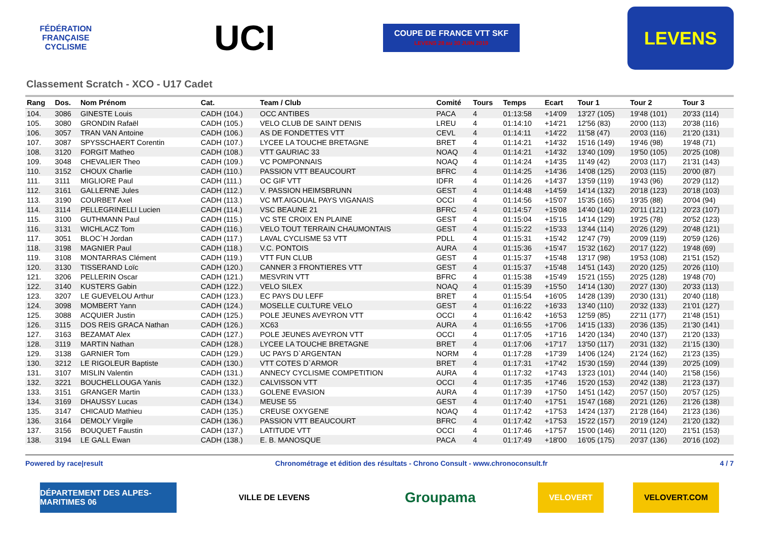FÉDÉRATION FRANÇAISE CYCLISME
UCI
COUPE DE FRANCE VTT SKF
LEVENS 28 au 30 JUIN 2019
LEVENS
Classement Scratch - XCO - U17 Cadet
| Rang | Dos. | Nom Prénom | Cat. | Team / Club | Comité | Tours | Temps | Ecart | Tour 1 | Tour 2 | Tour 3 |
| --- | --- | --- | --- | --- | --- | --- | --- | --- | --- | --- | --- |
| 104. | 3086 | GINESTE Louis | CADH (104.) | OCC ANTIBES | PACA | 4 | 01:13:58 | +14'09 | 13'27 (105) | 19'48 (101) | 20'33 (114) |
| 105. | 3080 | GRONDIN Rafaël | CADH (105.) | VELO CLUB DE SAINT DENIS | LREU | 4 | 01:14:10 | +14'21 | 12'56 (83) | 20'00 (113) | 20'38 (116) |
| 106. | 3057 | TRAN VAN Antoine | CADH (106.) | AS DE FONDETTES VTT | CEVL | 4 | 01:14:11 | +14'22 | 11'58 (47) | 20'03 (116) | 21'20 (131) |
| 107. | 3087 | SPYSSCHAERT Corentin | CADH (107.) | LYCEE LA TOUCHE BRETAGNE | BRET | 4 | 01:14:21 | +14'32 | 15'16 (149) | 19'46 (98) | 19'48 (71) |
| 108. | 3120 | FORGIT Matheo | CADH (108.) | VTT GAURIAC 33 | NOAQ | 4 | 01:14:21 | +14'32 | 13'40 (109) | 19'50 (105) | 20'25 (108) |
| 109. | 3048 | CHEVALIER Theo | CADH (109.) | VC POMPONNAIS | NOAQ | 4 | 01:14:24 | +14'35 | 11'49 (42) | 20'03 (117) | 21'31 (143) |
| 110. | 3152 | CHOUX Charlie | CADH (110.) | PASSION VTT BEAUCOURT | BFRC | 4 | 01:14:25 | +14'36 | 14'08 (125) | 20'03 (115) | 20'00 (87) |
| 111. | 3111 | MIGLIORE Paul | CADH (111.) | OC GIF VTT | IDFR | 4 | 01:14:26 | +14'37 | 13'59 (119) | 19'43 (96) | 20'29 (112) |
| 112. | 3161 | GALLERNE Jules | CADH (112.) | V. PASSION HEIMSBRUNN | GEST | 4 | 01:14:48 | +14'59 | 14'14 (132) | 20'18 (123) | 20'18 (103) |
| 113. | 3190 | COURBET Axel | CADH (113.) | VC MT.AIGOUAL PAYS VIGANAIS | OCCI | 4 | 01:14:56 | +15'07 | 15'35 (165) | 19'35 (88) | 20'04 (94) |
| 114. | 3114 | PELLEGRINELLI Lucien | CADH (114.) | VSC BEAUNE 21 | BFRC | 4 | 01:14:57 | +15'08 | 14'40 (140) | 20'11 (121) | 20'23 (107) |
| 115. | 3100 | GUTHMANN Paul | CADH (115.) | VC STE CROIX EN PLAINE | GEST | 4 | 01:15:04 | +15'15 | 14'14 (129) | 19'25 (78) | 20'52 (123) |
| 116. | 3131 | WICHLACZ Tom | CADH (116.) | VELO TOUT TERRAIN CHAUMONTAIS | GEST | 4 | 01:15:22 | +15'33 | 13'44 (114) | 20'26 (129) | 20'48 (121) |
| 117. | 3051 | BLOC`H Jordan | CADH (117.) | LAVAL CYCLISME 53 VTT | PDLL | 4 | 01:15:31 | +15'42 | 12'47 (79) | 20'09 (119) | 20'59 (126) |
| 118. | 3198 | MAGNIER Paul | CADH (118.) | V.C. PONTOIS | AURA | 4 | 01:15:36 | +15'47 | 15'32 (162) | 20'17 (122) | 19'48 (69) |
| 119. | 3108 | MONTARRAS Clément | CADH (119.) | VTT FUN CLUB | GEST | 4 | 01:15:37 | +15'48 | 13'17 (98) | 19'53 (108) | 21'51 (152) |
| 120. | 3130 | TISSERAND Loïc | CADH (120.) | CANNER 3 FRONTIERES VTT | GEST | 4 | 01:15:37 | +15'48 | 14'51 (143) | 20'20 (125) | 20'26 (110) |
| 121. | 3206 | PELLERIN Oscar | CADH (121.) | MESVRIN VTT | BFRC | 4 | 01:15:38 | +15'49 | 15'21 (155) | 20'25 (128) | 19'48 (70) |
| 122. | 3140 | KUSTERS Gabin | CADH (122.) | VELO SILEX | NOAQ | 4 | 01:15:39 | +15'50 | 14'14 (130) | 20'27 (130) | 20'33 (113) |
| 123. | 3207 | LE GUEVELOU Arthur | CADH (123.) | EC PAYS DU LEFF | BRET | 4 | 01:15:54 | +16'05 | 14'28 (139) | 20'30 (131) | 20'40 (118) |
| 124. | 3098 | MOMBERT Yann | CADH (124.) | MOSELLE CULTURE VELO | GEST | 4 | 01:16:22 | +16'33 | 13'40 (110) | 20'32 (133) | 21'01 (127) |
| 125. | 3088 | ACQUIER Justin | CADH (125.) | POLE JEUNES AVEYRON VTT | OCCI | 4 | 01:16:42 | +16'53 | 12'59 (85) | 22'11 (177) | 21'48 (151) |
| 126. | 3115 | DOS REIS GRACA Nathan | CADH (126.) | XC63 | AURA | 4 | 01:16:55 | +17'06 | 14'15 (133) | 20'36 (135) | 21'30 (141) |
| 127. | 3163 | BEZAMAT Alex | CADH (127.) | POLE JEUNES AVEYRON VTT | OCCI | 4 | 01:17:05 | +17'16 | 14'20 (134) | 20'40 (137) | 21'20 (133) |
| 128. | 3119 | MARTIN Nathan | CADH (128.) | LYCEE LA TOUCHE BRETAGNE | BRET | 4 | 01:17:06 | +17'17 | 13'50 (117) | 20'31 (132) | 21'15 (130) |
| 129. | 3138 | GARNIER Tom | CADH (129.) | UC PAYS D`ARGENTAN | NORM | 4 | 01:17:28 | +17'39 | 14'06 (124) | 21'24 (162) | 21'23 (135) |
| 130. | 3212 | LE RIGOLEUR Baptiste | CADH (130.) | VTT COTES D`ARMOR | BRET | 4 | 01:17:31 | +17'42 | 15'30 (159) | 20'44 (139) | 20'25 (109) |
| 131. | 3107 | MISLIN Valentin | CADH (131.) | ANNECY CYCLISME COMPETITION | AURA | 4 | 01:17:32 | +17'43 | 13'23 (101) | 20'44 (140) | 21'58 (156) |
| 132. | 3221 | BOUCHELLOUGA Yanis | CADH (132.) | CALVISSON VTT | OCCI | 4 | 01:17:35 | +17'46 | 15'20 (153) | 20'42 (138) | 21'23 (137) |
| 133. | 3151 | GRANGER Martin | CADH (133.) | GOLENE EVASION | AURA | 4 | 01:17:39 | +17'50 | 14'51 (142) | 20'57 (150) | 20'57 (125) |
| 134. | 3169 | DHAUSSY Lucas | CADH (134.) | MEUSE 55 | GEST | 4 | 01:17:40 | +17'51 | 15'47 (168) | 20'21 (126) | 21'26 (138) |
| 135. | 3147 | CHICAUD Mathieu | CADH (135.) | CREUSE OXYGENE | NOAQ | 4 | 01:17:42 | +17'53 | 14'24 (137) | 21'28 (164) | 21'23 (136) |
| 136. | 3164 | DEMOLY Virgile | CADH (136.) | PASSION VTT BEAUCOURT | BFRC | 4 | 01:17:42 | +17'53 | 15'22 (157) | 20'19 (124) | 21'20 (132) |
| 137. | 3156 | BOUQUET Faustin | CADH (137.) | LATITUDE VTT | OCCI | 4 | 01:17:46 | +17'57 | 15'00 (146) | 20'11 (120) | 21'51 (153) |
| 138. | 3194 | LE GALL Ewan | CADH (138.) | E. B. MANOSQUE | PACA | 4 | 01:17:49 | +18'00 | 16'05 (175) | 20'37 (136) | 20'16 (102) |
Powered by race|result Chronométrage et édition des résultats - Chrono Consult - www.chronoconsult.fr 4 / 7
DÉPARTEMENT DES ALPES-MARITIMES 06
VILLE DE LEVENS
Groupama
VELOVERT VELOVERT.COM